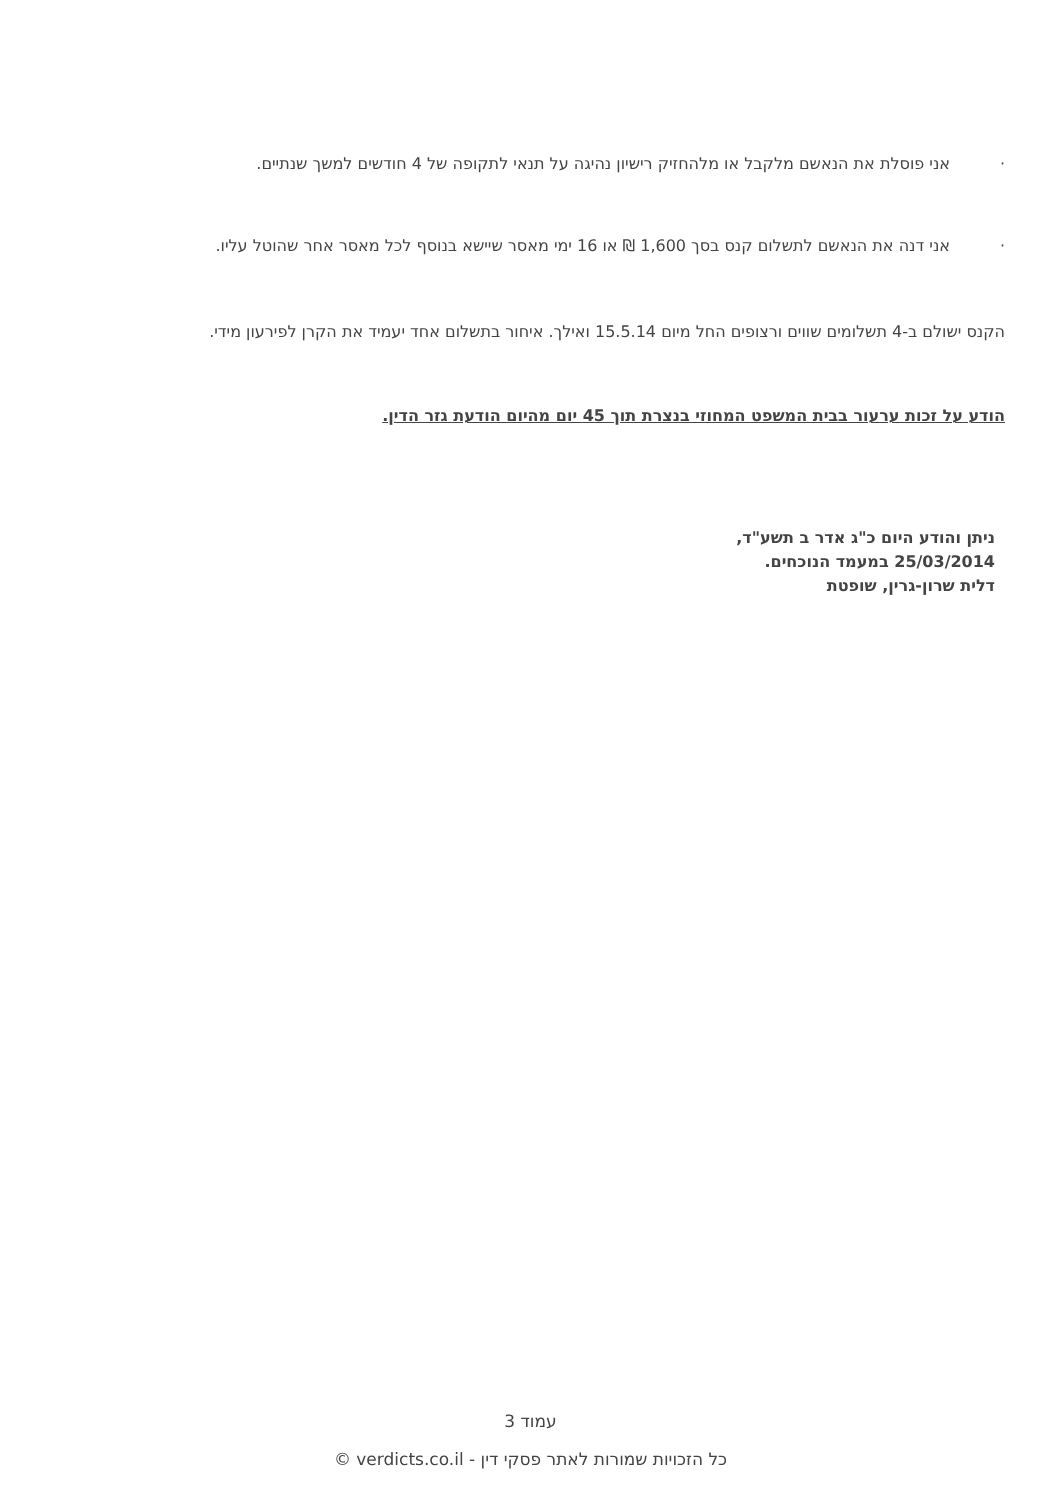· אני פוסלת את הנאשם מלקבל או מלהחזיק רישיון נהיגה על תנאי לתקופה של 4 חודשים למשך שנתיים.
· אני דנה את הנאשם לתשלום קנס בסך 1,600 ₪ או 16 ימי מאסר שיישא בנוסף לכל מאסר אחר שהוטל עליו.
הקנס ישולם ב-4 תשלומים שווים ורצופים החל מיום 15.5.14 ואילך. איחור בתשלום אחד יעמיד את הקרן לפירעון מידי.
הודע על זכות ערעור בבית המשפט המחוזי בנצרת תוך 45 יום מהיום הודעת גזר הדין.
ניתן והודע היום כ"ג אדר ב תשע"ד,
25/03/2014 במעמד הנוכחים.
דלית שרון-גרין, שופטת
עמוד 3
כל הזכויות שמורות לאתר פסקי דין - verdicts.co.il ©